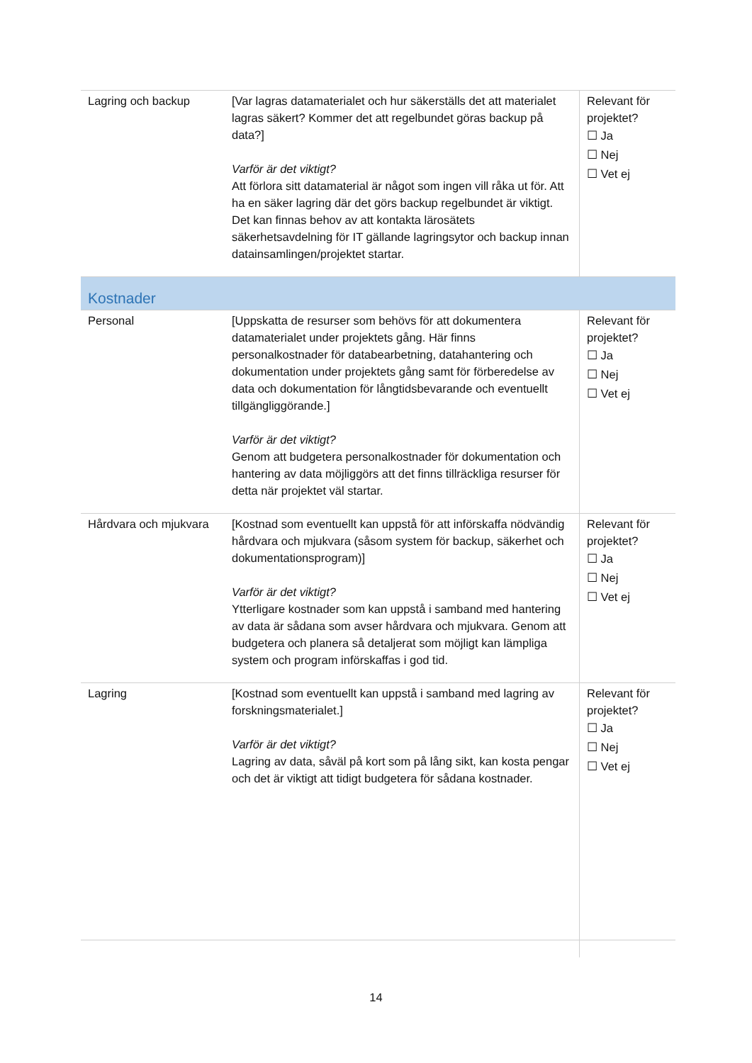| Lagring och backup | [Var lagras datamaterialet och hur säkerställs det att materialet lagras säkert? Kommer det att regelbundet göras backup på data?] Varför är det viktigt? Att förlora sitt datamaterial är något som ingen vill råka ut för. Att ha en säker lagring där det görs backup regelbundet är viktigt. Det kan finnas behov av att kontakta lärosätets säkerhetsavdelning för IT gällande lagringsytor och backup innan datainsamlingen/projektet startar. | Relevant för projektet? ☐ Ja ☐ Nej ☐ Vet ej |
| Kostnader | | |
| Personal | [Uppskatta de resurser som behövs för att dokumentera datamaterialet under projektets gång. Här finns personalkostnader för databearbetning, datahantering och dokumentation under projektets gång samt för förberedelse av data och dokumentation för långtidsbevarande och eventuellt tillgängliggörande.] Varför är det viktigt? Genom att budgetera personalkostnader för dokumentation och hantering av data möjliggörs att det finns tillräckliga resurser för detta när projektet väl startar. | Relevant för projektet? ☐ Ja ☐ Nej ☐ Vet ej |
| Hårdvara och mjukvara | [Kostnad som eventuellt kan uppstå för att införskaffa nödvändig hårdvara och mjukvara (såsom system för backup, säkerhet och dokumentationsprogram)] Varför är det viktigt? Ytterligare kostnader som kan uppstå i samband med hantering av data är sådana som avser hårdvara och mjukvara. Genom att budgetera och planera så detaljerat som möjligt kan lämpliga system och program införskaffas i god tid. | Relevant för projektet? ☐ Ja ☐ Nej ☐ Vet ej |
| Lagring | [Kostnad som eventuellt kan uppstå i samband med lagring av forskningsmaterialet.] Varför är det viktigt? Lagring av data, såväl på kort som på lång sikt, kan kosta pengar och det är viktigt att tidigt budgetera för sådana kostnader. | Relevant för projektet? ☐ Ja ☐ Nej ☐ Vet ej |
14